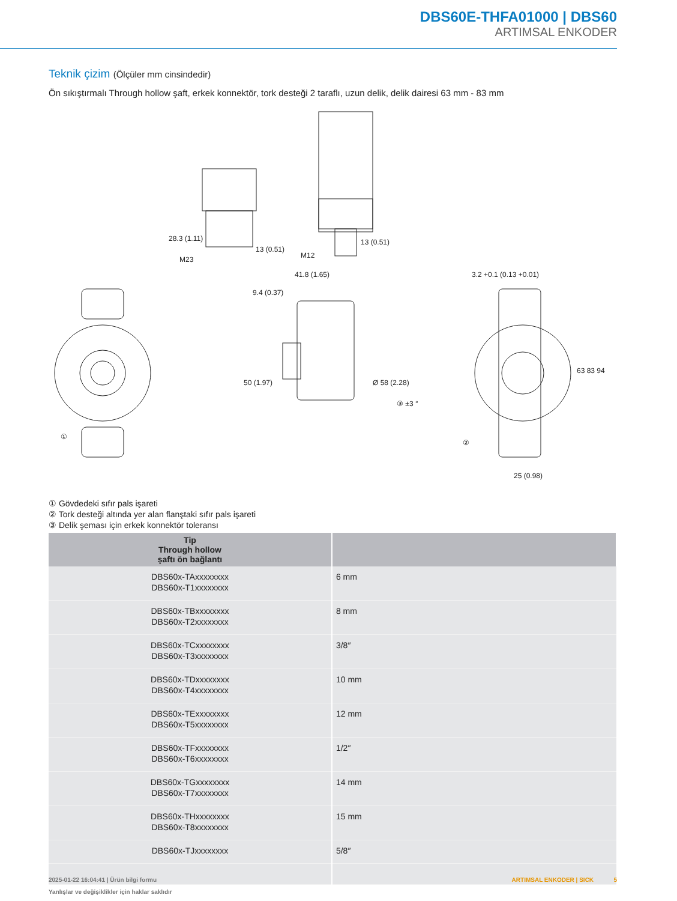DBS60E-THFA01000 | DBS60
ARTIMSAL ENKODER
Teknik çizim (Ölçüler mm cinsindedir)
Ön sıkıştırmalı Through hollow şaft, erkek konnektör, tork desteği 2 taraflı, uzun delik, delik dairesi 63 mm - 83 mm
28.3 (1.11)
13 (0.51)
M23
M12
13 (0.51)
41.8 (1.65)
9.4 (0.37)
3.2 +0.1 (0.13 +0.01)
50 (1.97)
Ø 58 (2.28)
63 83 94
25 (0.98)
①
③ ±3 °
②
① Gövdedeki sıfır pals işareti
② Tork desteği altında yer alan flanştaki sıfır pals işareti
③ Delik şeması için erkek konnektör toleransı
| Tip Through hollow şaftı ön bağlantı | |
| --- | --- |
| DBS60x-TAxxxxxxxx DBS60x-T1xxxxxxxx | 6 mm |
| DBS60x-TBxxxxxxxx DBS60x-T2xxxxxxxx | 8 mm |
| DBS60x-TCxxxxxxxx DBS60x-T3xxxxxxxx | 3/8″ |
| DBS60x-TDxxxxxxxx DBS60x-T4xxxxxxxx | 10 mm |
| DBS60x-TExxxxxxxx DBS60x-T5xxxxxxxx | 12 mm |
| DBS60x-TFxxxxxxxx DBS60x-T6xxxxxxxx | 1/2″ |
| DBS60x-TGxxxxxxxx DBS60x-T7xxxxxxxx | 14 mm |
| DBS60x-THxxxxxxxx DBS60x-T8xxxxxxxx | 15 mm |
| DBS60x-TJxxxxxxxx | 5/8″ |
2025-01-22 16:04:41 | Ürün bilgi formu
Yanlışlar ve değişiklikler için haklar saklıdır
ARTIMSAL ENKODER | SICK 5